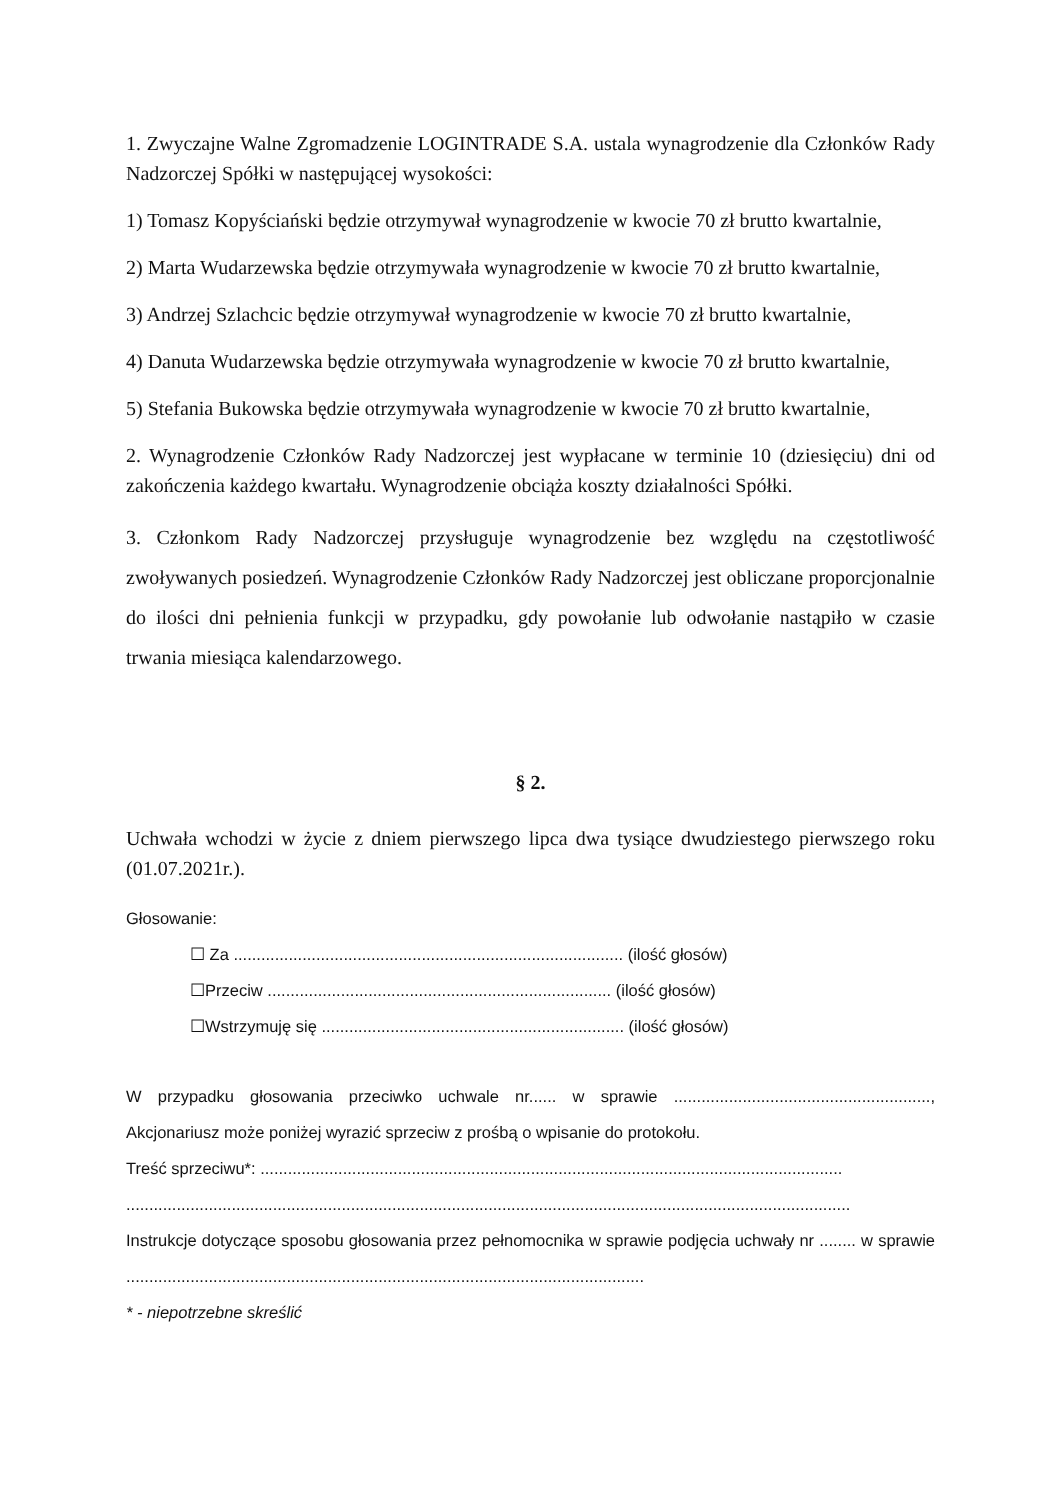1. Zwyczajne Walne Zgromadzenie LOGINTRADE S.A. ustala wynagrodzenie dla Członków Rady Nadzorczej Spółki w następującej wysokości:
1) Tomasz Kopyściański będzie otrzymywał wynagrodzenie w kwocie 70 zł brutto kwartalnie,
2) Marta Wudarzewska będzie otrzymywała wynagrodzenie w kwocie 70 zł brutto kwartalnie,
3) Andrzej Szlachcic będzie otrzymywał wynagrodzenie w kwocie 70 zł brutto kwartalnie,
4) Danuta Wudarzewska będzie otrzymywała wynagrodzenie w kwocie 70 zł brutto kwartalnie,
5) Stefania Bukowska będzie otrzymywała wynagrodzenie w kwocie 70 zł brutto kwartalnie,
2. Wynagrodzenie Członków Rady Nadzorczej jest wypłacane w terminie 10 (dziesięciu) dni od zakończenia każdego kwartału. Wynagrodzenie obciąża koszty działalności Spółki.
3. Członkom Rady Nadzorczej przysługuje wynagrodzenie bez względu na częstotliwość zwoływanych posiedzeń. Wynagrodzenie Członków Rady Nadzorczej jest obliczane proporcjonalnie do ilości dni pełnienia funkcji w przypadku, gdy powołanie lub odwołanie nastąpiło w czasie trwania miesiąca kalendarzowego.
§ 2.
Uchwała wchodzi w życie z dniem pierwszego lipca dwa tysiące dwudziestego pierwszego roku (01.07.2021r.).
Głosowanie:
☐ Za ..................................................................................... (ilość głosów)
☐Przeciw ........................................................................... (ilość głosów)
☐Wstrzymuję się .................................................................. (ilość głosów)
W przypadku głosowania przeciwko uchwale nr...... w sprawie ........................................................, Akcjonariusz może poniżej wyrazić sprzeciw z prośbą o wpisanie do protokołu.
Treść sprzeciwu*: ...............................................................................................................................
..............................................................................................................................................................
Instrukcje dotyczące sposobu głosowania przez pełnomocnika w sprawie podjęcia uchwały nr ........ w sprawie .................................................................................................................
* - niepotrzebne skreślić